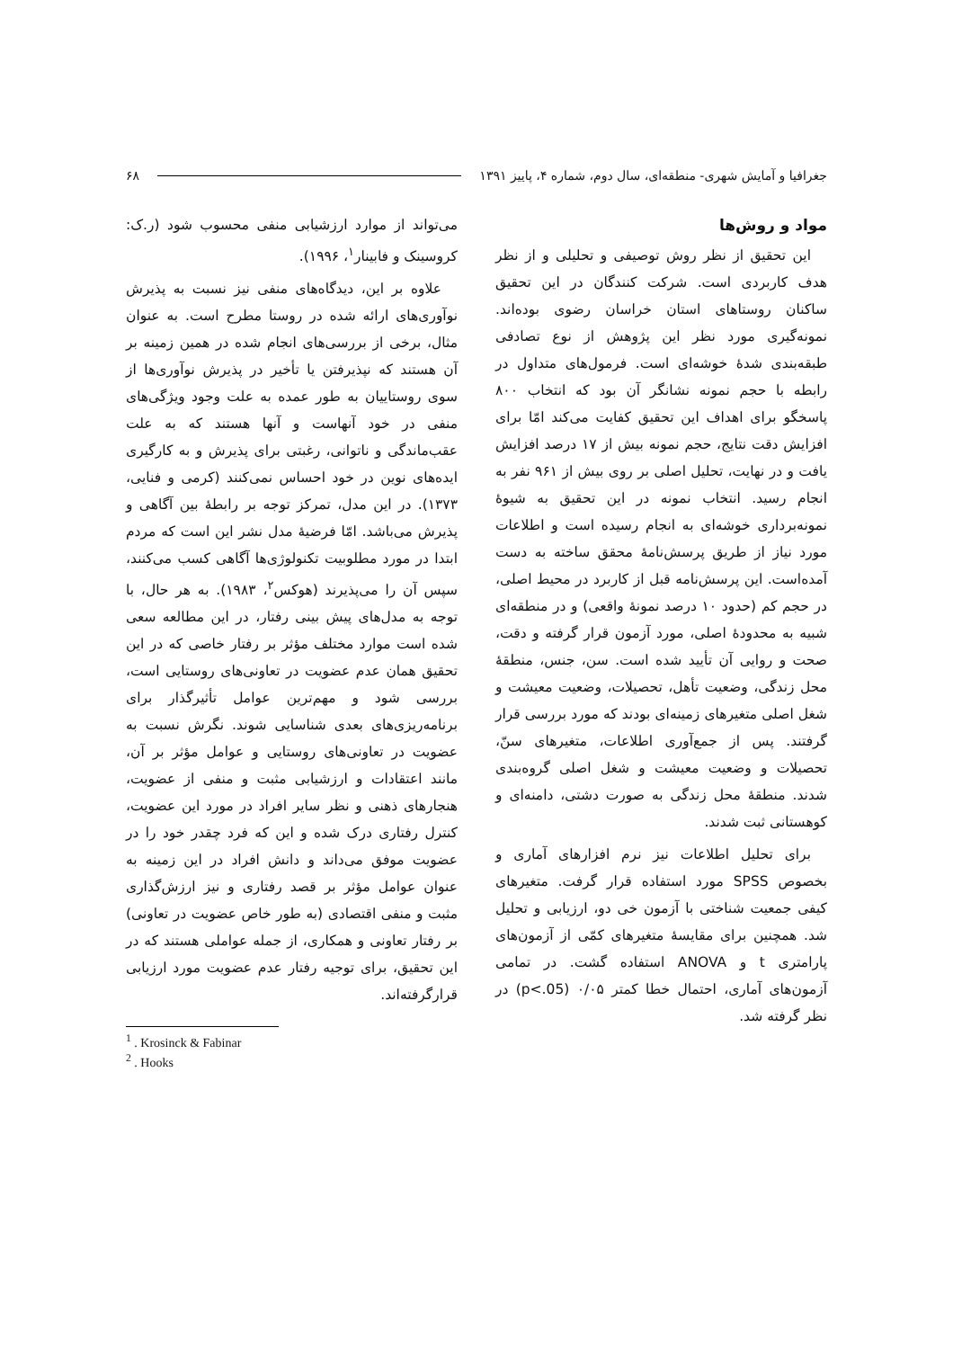جغرافیا و آمایش شهری- منطقه‌ای، سال دوم، شماره ۴، پاییز ۱۳۹۱ ۶۸
مواد و روش‌ها
این تحقیق از نظر روش توصیفی و تحلیلی و از نظر هدف کاربردی است. شرکت کنندگان در این تحقیق ساکنان روستاهای استان خراسان رضوی بوده‌اند. نمونه‌گیری مورد نظر این پژوهش از نوع تصادفی طبقه‌بندی شدهٔ خوشه‌ای است. فرمول‌های متداول در رابطه با حجم نمونه نشانگر آن بود که انتخاب ۸۰۰ پاسخگو برای اهداف این تحقیق کفایت می‌کند امّا برای افزایش دقت نتایج، حجم نمونه بیش از ۱۷ درصد افزایش یافت و در نهایت، تحلیل اصلی بر روی بیش از ۹۶۱ نفر به انجام رسید. انتخاب نمونه در این تحقیق به شیوهٔ نمونه‌برداری خوشه‌ای به انجام رسیده است و اطلاعات مورد نیاز از طریق پرسش‌نامهٔ محقق ساخته به دست آمده‌است. این پرسش‌نامه قبل از کاربرد در محیط اصلی، در حجم کم (حدود ۱۰ درصد نمونهٔ واقعی) و در منطقه‌ای شبیه به محدودهٔ اصلی، مورد آزمون قرار گرفته و دقت، صحت و روایی آن تأیید شده است. سن، جنس، منطقهٔ محل زندگی، وضعیت تأهل، تحصیلات، وضعیت معیشت و شغل اصلی متغیرهای زمینه‌ای بودند که مورد بررسی قرار گرفتند. پس از جمع‌آوری اطلاعات، متغیرهای سنّ، تحصیلات و وضعیت معیشت و شغل اصلی گروه‌بندی شدند. منطقهٔ محل زندگی به صورت دشتی، دامنه‌ای و کوهستانی ثبت شدند.
برای تحلیل اطلاعات نیز نرم افزارهای آماری و بخصوص SPSS مورد استفاده قرار گرفت. متغیرهای کیفی جمعیت شناختی با آزمون خی دو، ارزیابی و تحلیل شد. همچنین برای مقایسهٔ متغیرهای کمّی از آزمون‌های پارامتری t و ANOVA استفاده گشت. در تمامی آزمون‌های آماری، احتمال خطا کمتر ۰/۰۵ (p<.05) در نظر گرفته شد.
می‌تواند از موارد ارزشیابی منفی محسوب شود (ر.ک: کروسینک و فابینار<sup>۱</sup>، ۱۹۹۶).
علاوه بر این، دیدگاه‌های منفی نیز نسبت به پذیرش نوآوری‌های ارائه شده در روستا مطرح است. به عنوان مثال، برخی از بررسی‌های انجام شده در همین زمینه بر آن هستند که نپذیرفتن یا تأخیر در پذیرش نوآوری‌ها از سوی روستاییان به طور عمده به علت وجود ویژگی‌های منفی در خود آنهاست و آنها هستند که به علت عقب‌ماندگی و ناتوانی، رغبتی برای پذیرش و به کارگیری ایده‌های نوین در خود احساس نمی‌کنند (کرمی و فنایی، ۱۳۷۳). در این مدل، تمرکز توجه بر رابطهٔ بین آگاهی و پذیرش می‌باشد. امّا فرضیهٔ مدل نشر این است که مردم ابتدا در مورد مطلوبیت تکنولوژی‌ها آگاهی کسب می‌کنند، سپس آن را می‌پذیرند (هوکس<sup>۲</sup>، ۱۹۸۳). به هر حال، با توجه به مدل‌های پیش بینی رفتار، در این مطالعه سعی شده است موارد مختلف مؤثر بر رفتار خاصی که در این تحقیق همان عدم عضویت در تعاونی‌های روستایی است، بررسی شود و مهم‌ترین عوامل تأثیرگذار برای برنامه‌ریزی‌های بعدی شناسایی شوند. نگرش نسبت به عضویت در تعاونی‌های روستایی و عوامل مؤثر بر آن، مانند اعتقادات و ارزشیابی مثبت و منفی از عضویت، هنجارهای ذهنی و نظر سایر افراد در مورد این عضویت، کنترل رفتاری درک شده و این که فرد چقدر خود را در عضویت موفق می‌داند و دانش افراد در این زمینه به عنوان عوامل مؤثر بر قصد رفتاری و نیز ارزش‌گذاری مثبت و منفی اقتصادی (به طور خاص عضویت در تعاونی) بر رفتار تعاونی و همکاری، از جمله عواملی هستند که در این تحقیق، برای توجیه رفتار عدم عضویت مورد ارزیابی قرارگرفته‌اند.
<sup>1</sup> . Krosinck & Fabinar
<sup>2</sup> . Hooks